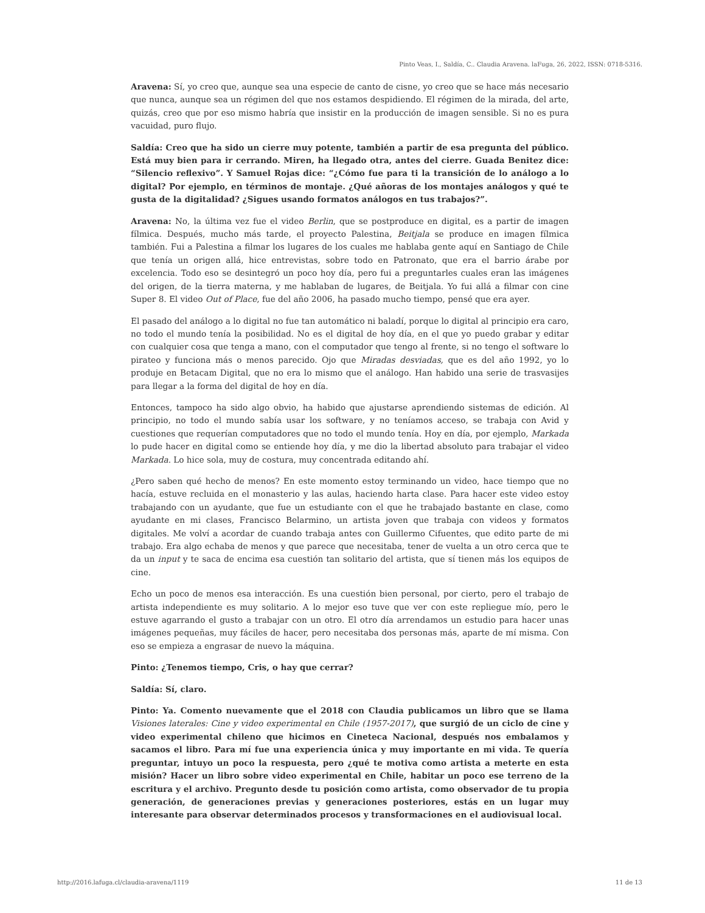Pinto Veas, I., Saldía, C.. Claudia Aravena. laFuga, 26, 2022, ISSN: 0718-5316.
Aravena: Sí, yo creo que, aunque sea una especie de canto de cisne, yo creo que se hace más necesario que nunca, aunque sea un régimen del que nos estamos despidiendo. El régimen de la mirada, del arte, quizás, creo que por eso mismo habría que insistir en la producción de imagen sensible. Si no es pura vacuidad, puro flujo.
Saldía: Creo que ha sido un cierre muy potente, también a partir de esa pregunta del público. Está muy bien para ir cerrando. Miren, ha llegado otra, antes del cierre. Guada Benitez dice: “Silencio reflexivo”. Y Samuel Rojas dice: “¿Cómo fue para ti la transición de lo análogo a lo digital? Por ejemplo, en términos de montaje. ¿Qué añoras de los montajes análogos y qué te gusta de la digitalidad? ¿Sigues usando formatos análogos en tus trabajos?”.
Aravena: No, la última vez fue el video Berlin, que se postproduce en digital, es a partir de imagen fílmica. Después, mucho más tarde, el proyecto Palestina, Beitjala se produce en imagen fílmica también. Fui a Palestina a filmar los lugares de los cuales me hablaba gente aquí en Santiago de Chile que tenía un origen allá, hice entrevistas, sobre todo en Patronato, que era el barrio árabe por excelencia. Todo eso se desintegró un poco hoy día, pero fui a preguntarles cuales eran las imágenes del origen, de la tierra materna, y me hablaban de lugares, de Beitjala. Yo fui allá a filmar con cine Super 8. El video Out of Place, fue del año 2006, ha pasado mucho tiempo, pensé que era ayer.
El pasado del análogo a lo digital no fue tan automático ni baladí, porque lo digital al principio era caro, no todo el mundo tenía la posibilidad. No es el digital de hoy día, en el que yo puedo grabar y editar con cualquier cosa que tenga a mano, con el computador que tengo al frente, si no tengo el software lo pirateo y funciona más o menos parecido. Ojo que Miradas desviadas, que es del año 1992, yo lo produje en Betacam Digital, que no era lo mismo que el análogo. Han habido una serie de trasvasijes para llegar a la forma del digital de hoy en día.
Entonces, tampoco ha sido algo obvio, ha habido que ajustarse aprendiendo sistemas de edición. Al principio, no todo el mundo sabía usar los software, y no teníamos acceso, se trabaja con Avid y cuestiones que requerían computadores que no todo el mundo tenía. Hoy en día, por ejemplo, Markada lo pude hacer en digital como se entiende hoy día, y me dio la libertad absoluto para trabajar el video Markada. Lo hice sola, muy de costura, muy concentrada editando ahí.
¿Pero saben qué hecho de menos? En este momento estoy terminando un video, hace tiempo que no hacía, estuve recluida en el monasterio y las aulas, haciendo harta clase. Para hacer este video estoy trabajando con un ayudante, que fue un estudiante con el que he trabajado bastante en clase, como ayudante en mi clases, Francisco Belarmino, un artista joven que trabaja con videos y formatos digitales. Me volví a acordar de cuando trabaja antes con Guillermo Cifuentes, que edito parte de mi trabajo. Era algo echaba de menos y que parece que necesitaba, tener de vuelta a un otro cerca que te da un input y te saca de encima esa cuestión tan solitario del artista, que sí tienen más los equipos de cine.
Echo un poco de menos esa interacción. Es una cuestión bien personal, por cierto, pero el trabajo de artista independiente es muy solitario. A lo mejor eso tuve que ver con este repliegue mío, pero le estuve agarrando el gusto a trabajar con un otro. El otro día arrendamos un estudio para hacer unas imágenes pequeñas, muy fáciles de hacer, pero necesitaba dos personas más, aparte de mí misma. Con eso se empieza a engrasar de nuevo la máquina.
Pinto: ¿Tenemos tiempo, Cris, o hay que cerrar?
Saldía: Sí, claro.
Pinto: Ya. Comento nuevamente que el 2018 con Claudia publicamos un libro que se llama Visiones laterales: Cine y video experimental en Chile (1957-2017), que surgió de un ciclo de cine y video experimental chileno que hicimos en Cineteca Nacional, después nos embalamos y sacamos el libro. Para mí fue una experiencia única y muy importante en mi vida. Te quería preguntar, intuyo un poco la respuesta, pero ¿qué te motiva como artista a meterte en esta misión? Hacer un libro sobre video experimental en Chile, habitar un poco ese terreno de la escritura y el archivo. Pregunto desde tu posición como artista, como observador de tu propia generación, de generaciones previas y generaciones posteriores, estás en un lugar muy interesante para observar determinados procesos y transformaciones en el audiovisual local.
http://2016.lafuga.cl/claudia-aravena/1119 11 de 13